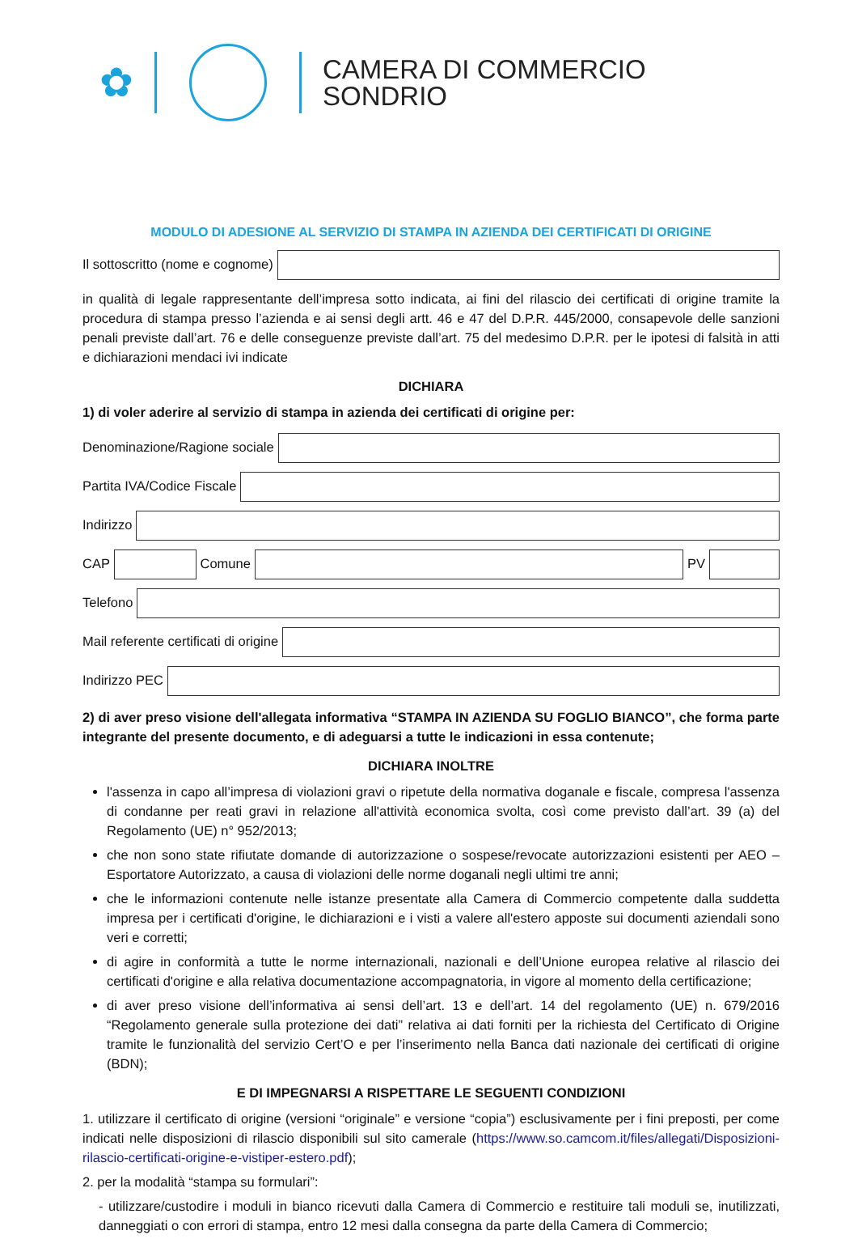✿
CAMERA DI COMMERCIO
SONDRIO
MODULO DI ADESIONE AL SERVIZIO DI STAMPA IN AZIENDA DEI CERTIFICATI DI ORIGINE
Il sottoscritto (nome e cognome)
in qualità di legale rappresentante dell’impresa sotto indicata, ai fini del rilascio dei certificati di origine tramite la procedura di stampa presso l’azienda e ai sensi degli artt. 46 e 47 del D.P.R. 445/2000, consapevole delle sanzioni penali previste dall’art. 76 e delle conseguenze previste dall’art. 75 del medesimo D.P.R. per le ipotesi di falsità in atti e dichiarazioni mendaci ivi indicate
DICHIARA
1) di voler aderire al servizio di stampa in azienda dei certificati di origine per:
Denominazione/Ragione sociale
Partita IVA/Codice Fiscale
Indirizzo
CAP Comune PV
Telefono
Mail referente certificati di origine
Indirizzo PEC
2) di aver preso visione dell'allegata informativa “STAMPA IN AZIENDA SU FOGLIO BIANCO”, che forma parte integrante del presente documento, e di adeguarsi a tutte le indicazioni in essa contenute;
DICHIARA INOLTRE
l'assenza in capo all’impresa di violazioni gravi o ripetute della normativa doganale e fiscale, compresa l'assenza di condanne per reati gravi in relazione all'attività economica svolta, così come previsto dall’art. 39 (a) del Regolamento (UE) n° 952/2013;
che non sono state rifiutate domande di autorizzazione o sospese/revocate autorizzazioni esistenti per AEO – Esportatore Autorizzato, a causa di violazioni delle norme doganali negli ultimi tre anni;
che le informazioni contenute nelle istanze presentate alla Camera di Commercio competente dalla suddetta impresa per i certificati d'origine, le dichiarazioni e i visti a valere all'estero apposte sui documenti aziendali sono veri e corretti;
di agire in conformità a tutte le norme internazionali, nazionali e dell’Unione europea relative al rilascio dei certificati d'origine e alla relativa documentazione accompagnatoria, in vigore al momento della certificazione;
di aver preso visione dell’informativa ai sensi dell’art. 13 e dell’art. 14 del regolamento (UE) n. 679/2016 “Regolamento generale sulla protezione dei dati” relativa ai dati forniti per la richiesta del Certificato di Origine tramite le funzionalità del servizio Cert’O e per l’inserimento nella Banca dati nazionale dei certificati di origine (BDN);
E DI IMPEGNARSI A RISPETTARE LE SEGUENTI CONDIZIONI
1. utilizzare il certificato di origine (versioni “originale” e versione “copia”) esclusivamente per i fini preposti, per come indicati nelle disposizioni di rilascio disponibili sul sito camerale (https://www.so.camcom.it/files/allegati/Disposizioni-rilascio-certificati-origine-e-vistiper-estero.pdf);
2. per la modalità “stampa su formulari”:
- utilizzare/custodire i moduli in bianco ricevuti dalla Camera di Commercio e restituire tali moduli se, inutilizzati, danneggiati o con errori di stampa, entro 12 mesi dalla consegna da parte della Camera di Commercio;